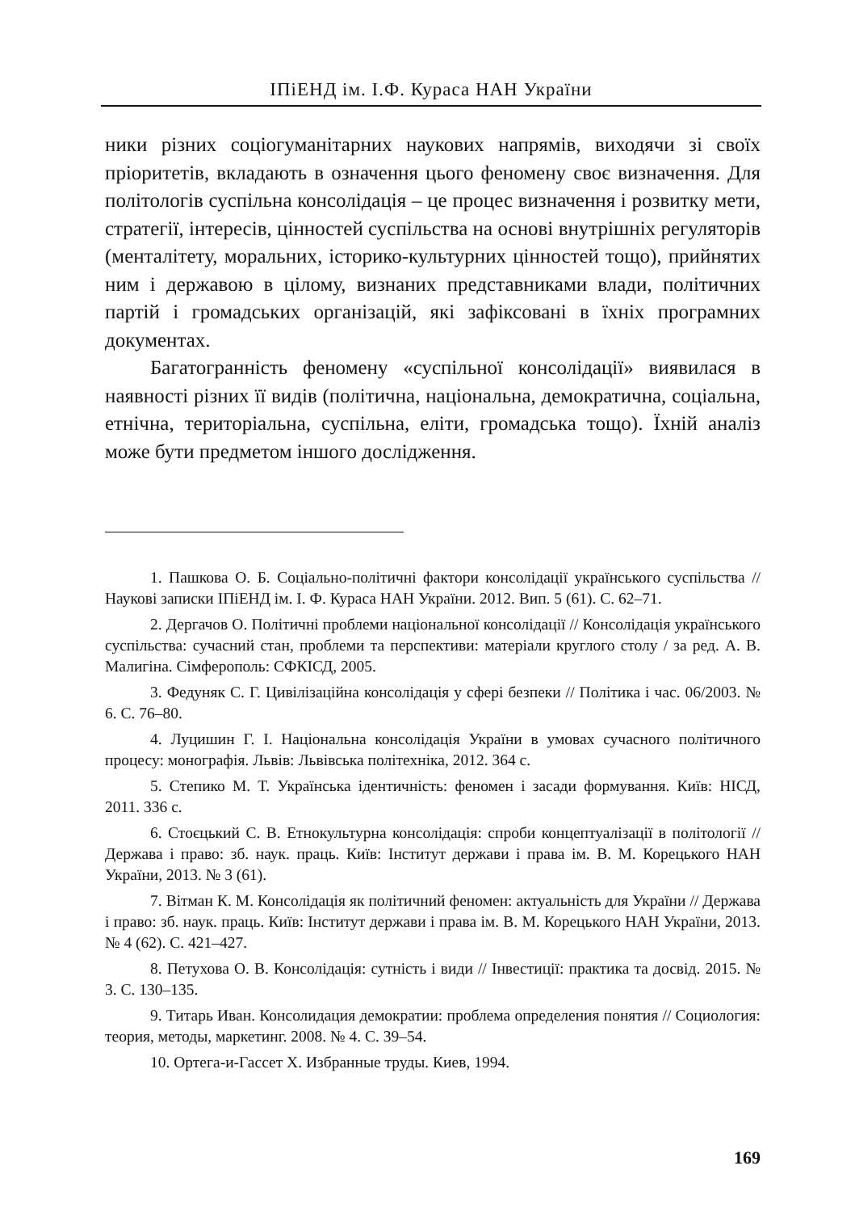ІПіЕНД ім. І.Ф. Кураса НАН України
ники різних соціогуманітарних наукових напрямів, виходячи зі своїх пріоритетів, вкладають в означення цього феномену своє визначення. Для політологів суспільна консолідація – це процес визначення і розвитку мети, стратегії, інтересів, цінностей суспільства на основі внутрішніх регуляторів (менталітету, моральних, історико-культурних цінностей тощо), прийнятих ним і державою в цілому, визнаних представниками влади, політичних партій і громадських організацій, які зафіксовані в їхніх програмних документах.
Багатогранність феномену «суспільної консолідації» виявилася в наявності різних її видів (політична, національна, демократична, соціальна, етнічна, територіальна, суспільна, еліти, громадська тощо). Їхній аналіз може бути предметом іншого дослідження.
1. Пашкова О. Б. Соціально-політичні фактори консолідації українського суспільства // Наукові записки ІПіЕНД ім. І. Ф. Кураса НАН України. 2012. Вип. 5 (61). С. 62–71.
2. Дергачов О. Політичні проблеми національної консолідації // Консолідація українського суспільства: сучасний стан, проблеми та перспективи: матеріали круглого столу / за ред. А. В. Малигіна. Сімферополь: СФКІСД, 2005.
3. Федуняк С. Г. Цивілізаційна консолідація у сфері безпеки // Політика і час. 06/2003. № 6. С. 76–80.
4. Луцишин Г. І. Національна консолідація України в умовах сучасного політичного процесу: монографія. Львів: Львівська політехніка, 2012. 364 с.
5. Степико М. Т. Українська ідентичність: феномен і засади формування. Київ: НІСД, 2011. 336 с.
6. Стоєцький С. В. Етнокультурна консолідація: спроби концептуалізації в політології // Держава і право: зб. наук. праць. Київ: Інститут держави і права ім. В. М. Корецького НАН України, 2013. № 3 (61).
7. Вітман К. М. Консолідація як політичний феномен: актуальність для України // Держава і право: зб. наук. праць. Київ: Інститут держави і права ім. В. М. Корецького НАН України, 2013. № 4 (62). С. 421–427.
8. Петухова О. В. Консолідація: сутність і види // Інвестиції: практика та досвід. 2015. № 3. С. 130–135.
9. Титарь Иван. Консолидация демократии: проблема определения понятия // Социология: теория, методы, маркетинг. 2008. № 4. С. 39–54.
10. Ортега-и-Гассет Х. Избранные труды. Киев, 1994.
169